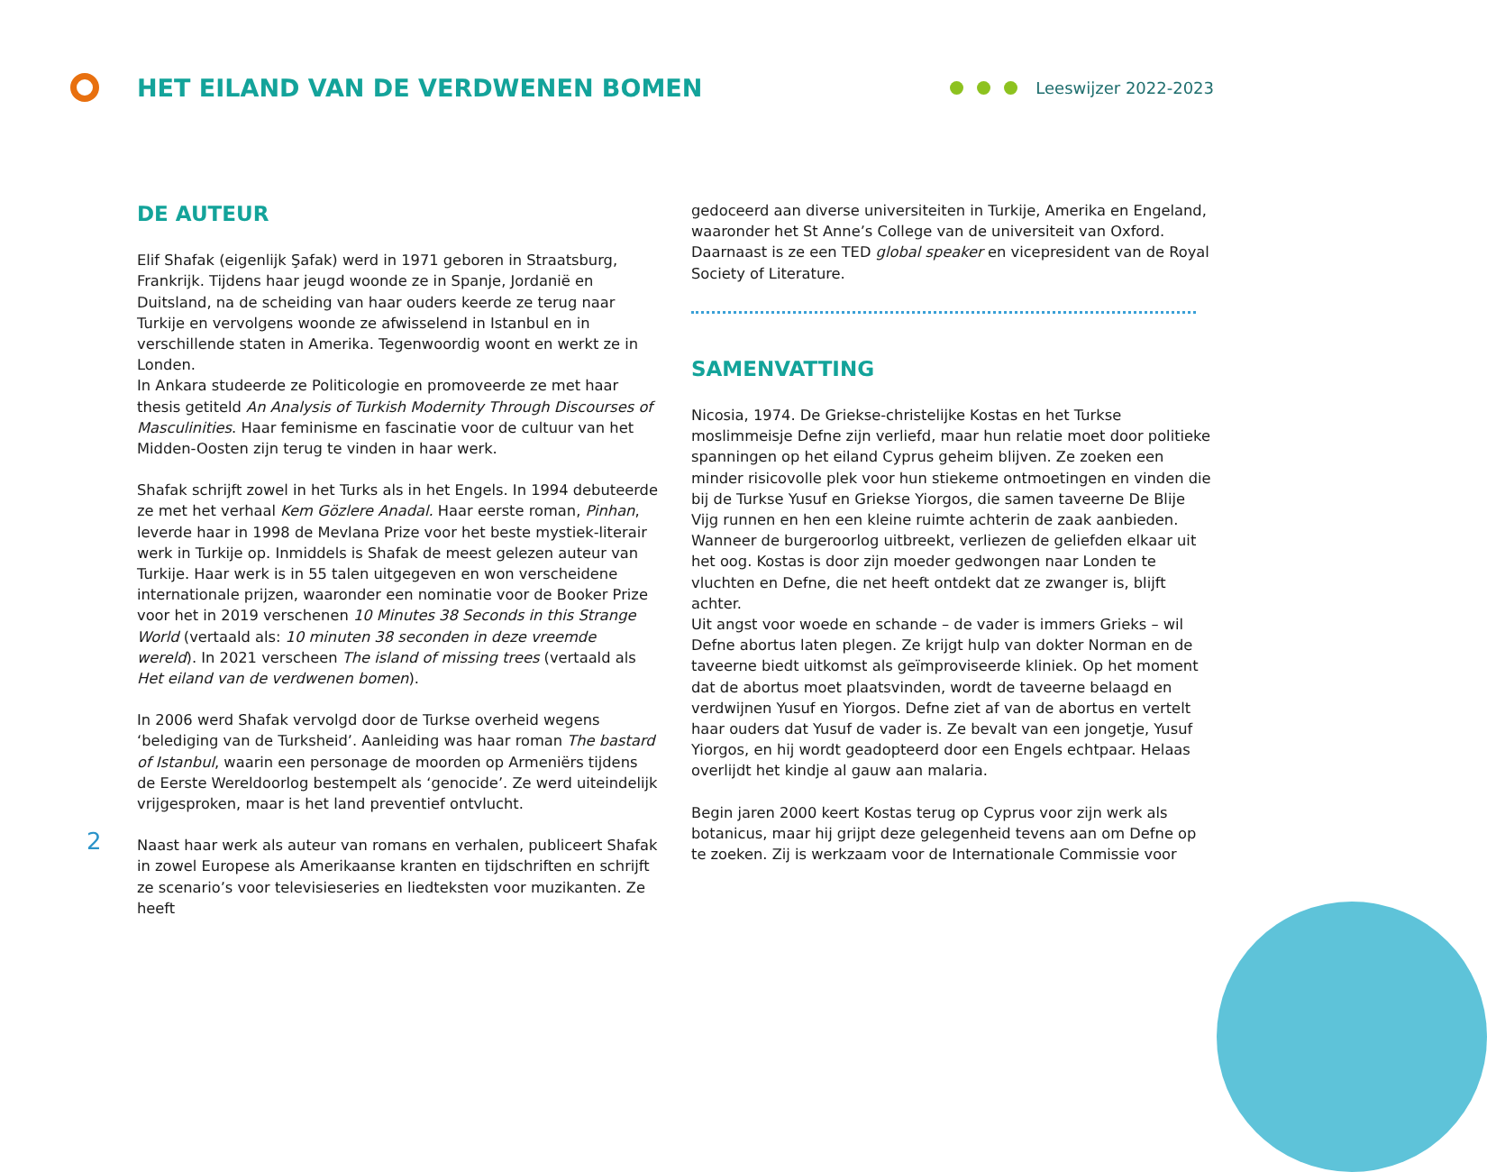HET EILAND VAN DE VERDWENEN BOMEN
Leeswijzer 2022-2023
DE AUTEUR
Elif Shafak (eigenlijk Şafak) werd in 1971 geboren in Straatsburg, Frankrijk. Tijdens haar jeugd woonde ze in Spanje, Jordanië en Duitsland, na de scheiding van haar ouders keerde ze terug naar Turkije en vervolgens woonde ze afwisselend in Istanbul en in verschillende staten in Amerika. Tegenwoordig woont en werkt ze in Londen.
In Ankara studeerde ze Politicologie en promoveerde ze met haar thesis getiteld An Analysis of Turkish Modernity Through Discourses of Masculinities. Haar feminisme en fascinatie voor de cultuur van het Midden-Oosten zijn terug te vinden in haar werk.
Shafak schrijft zowel in het Turks als in het Engels. In 1994 debuteerde ze met het verhaal Kem Gözlere Anadal. Haar eerste roman, Pinhan, leverde haar in 1998 de Mevlana Prize voor het beste mystiek-literair werk in Turkije op. Inmiddels is Shafak de meest gelezen auteur van Turkije. Haar werk is in 55 talen uitgegeven en won verscheidene internationale prijzen, waaronder een nominatie voor de Booker Prize voor het in 2019 verschenen 10 Minutes 38 Seconds in this Strange World (vertaald als: 10 minuten 38 seconden in deze vreemde wereld). In 2021 verscheen The island of missing trees (vertaald als Het eiland van de verdwenen bomen).
In 2006 werd Shafak vervolgd door de Turkse overheid wegens ‘belediging van de Turksheid’. Aanleiding was haar roman The bastard of Istanbul, waarin een personage de moorden op Armeniërs tijdens de Eerste Wereldoorlog bestempelt als ‘genocide’. Ze werd uiteindelijk vrijgesproken, maar is het land preventief ontvlucht.
Naast haar werk als auteur van romans en verhalen, publiceert Shafak in zowel Europese als Amerikaanse kranten en tijdschriften en schrijft ze scenario’s voor televisieseries en liedteksten voor muzikanten. Ze heeft
gedoceerd aan diverse universiteiten in Turkije, Amerika en Engeland, waaronder het St Anne’s College van de universiteit van Oxford. Daarnaast is ze een TED global speaker en vicepresident van de Royal Society of Literature.
SAMENVATTING
Nicosia, 1974. De Griekse-christelijke Kostas en het Turkse moslimmeisje Defne zijn verliefd, maar hun relatie moet door politieke spanningen op het eiland Cyprus geheim blijven. Ze zoeken een minder risicovolle plek voor hun stiekeme ontmoetingen en vinden die bij de Turkse Yusuf en Griekse Yiorgos, die samen taveerne De Blije Vijg runnen en hen een kleine ruimte achterin de zaak aanbieden. Wanneer de burgeroorlog uitbreekt, verliezen de geliefden elkaar uit het oog. Kostas is door zijn moeder gedwongen naar Londen te vluchten en Defne, die net heeft ontdekt dat ze zwanger is, blijft achter.
Uit angst voor woede en schande – de vader is immers Grieks – wil Defne abortus laten plegen. Ze krijgt hulp van dokter Norman en de taveerne biedt uitkomst als geïmproviseerde kliniek. Op het moment dat de abortus moet plaatsvinden, wordt de taveerne belaagd en verdwijnen Yusuf en Yiorgos. Defne ziet af van de abortus en vertelt haar ouders dat Yusuf de vader is. Ze bevalt van een jongetje, Yusuf Yiorgos, en hij wordt geadopteerd door een Engels echtpaar. Helaas overlijdt het kindje al gauw aan malaria.
Begin jaren 2000 keert Kostas terug op Cyprus voor zijn werk als botanicus, maar hij grijpt deze gelegenheid tevens aan om Defne op te zoeken. Zij is werkzaam voor de Internationale Commissie voor
2